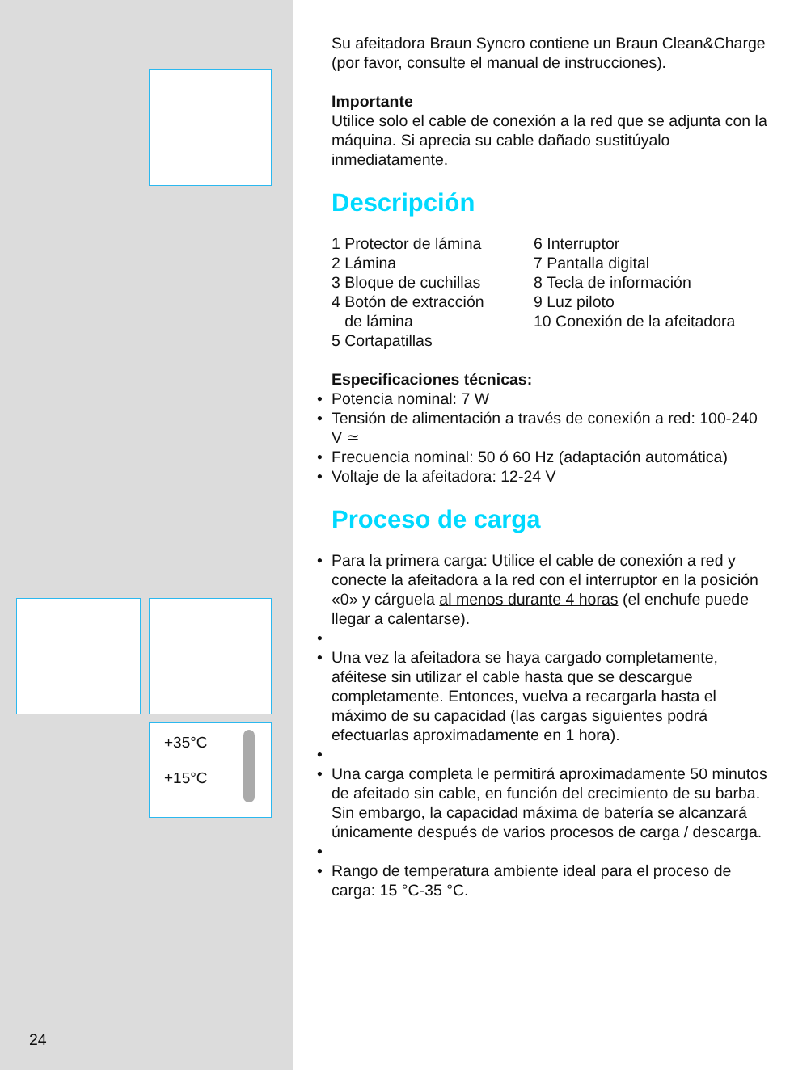+35°C
+15°C
Su afeitadora Braun Syncro contiene un Braun Clean&Charge (por favor, consulte el manual de instrucciones).
Importante
Utilice solo el cable de conexión a la red que se adjunta con la máquina. Si aprecia su cable dañado sustitúyalo inmediatamente.
Descripción
1 Protector de lámina
2 Lámina
3 Bloque de cuchillas
4 Botón de extracción
de lámina
5 Cortapatillas
6 Interruptor
7 Pantalla digital
8 Tecla de información
9 Luz piloto
10 Conexión de la afeitadora
Especificaciones técnicas:
Potencia nominal: 7 W
Tensión de alimentación a través de conexión a red: 100-240 V ≃
Frecuencia nominal: 50 ó 60 Hz (adaptación automática)
Voltaje de la afeitadora: 12-24 V
Proceso de carga
Para la primera carga: Utilice el cable de conexión a red y conecte la afeitadora a la red con el interruptor en la posición «0» y cárguela al menos durante 4 horas (el enchufe puede llegar a calentarse).
Una vez la afeitadora se haya cargado completamente, aféitese sin utilizar el cable hasta que se descargue completamente. Entonces, vuelva a recargarla hasta el máximo de su capacidad (las cargas siguientes podrá efectuarlas aproximadamente en 1 hora).
Una carga completa le permitirá aproximadamente 50 minutos de afeitado sin cable, en función del crecimiento de su barba. Sin embargo, la capacidad máxima de batería se alcanzará únicamente después de varios procesos de carga / descarga.
Rango de temperatura ambiente ideal para el proceso de carga: 15 °C-35 °C.
24